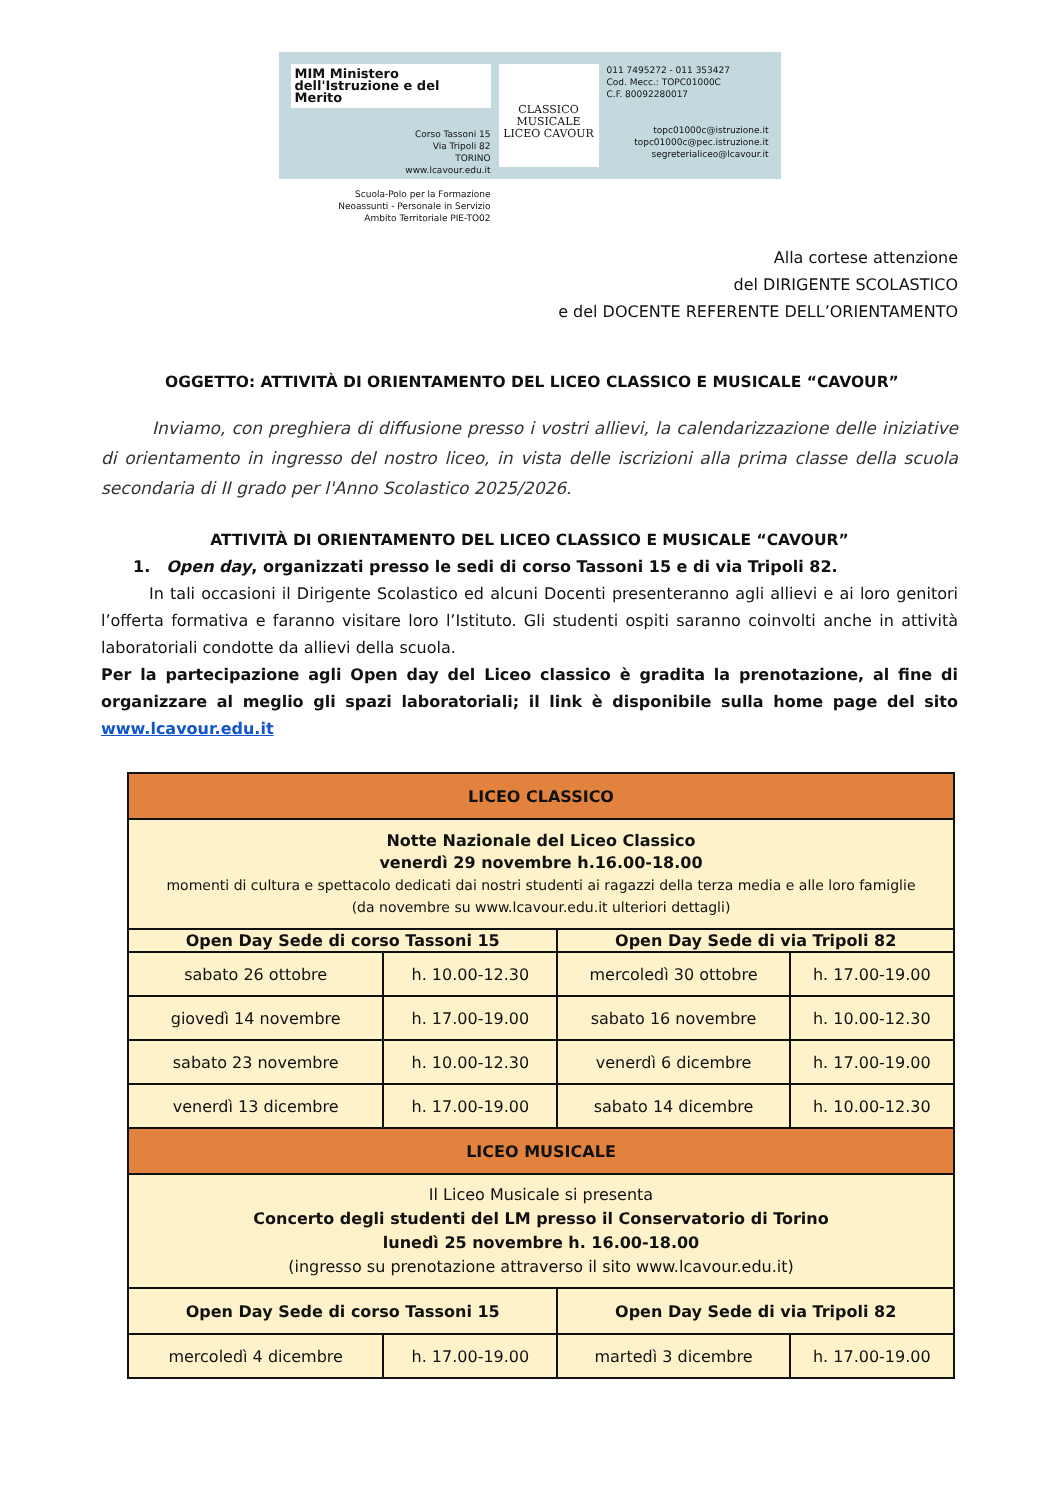MIM Ministero dell'Istruzione e del Merito
Corso Tassoni 15
Via Tripoli 82
TORINO
www.lcavour.edu.it
Scuola-Polo per la Formazione
Neoassunti - Personale in Servizio
Ambito Territoriale PIE-TO02
CLASSICO MUSICALE
LICEO CAVOUR
011 7495272 - 011 353427
Cod. Mecc.: TOPC01000C
C.F. 80092280017
topc01000c@istruzione.it
topc01000c@pec.istruzione.it
segreterialiceo@lcavour.it
Alla cortese attenzione
del DIRIGENTE SCOLASTICO
e del DOCENTE REFERENTE DELL’ORIENTAMENTO
OGGETTO: ATTIVITÀ DI ORIENTAMENTO DEL LICEO CLASSICO E MUSICALE “CAVOUR”
   Inviamo, con preghiera di diffusione presso i vostri allievi, la calendarizzazione delle iniziative di orientamento in ingresso del nostro liceo, in vista delle iscrizioni alla prima classe della scuola secondaria di II grado per l'Anno Scolastico 2025/2026.
ATTIVITÀ DI ORIENTAMENTO DEL LICEO CLASSICO E MUSICALE “CAVOUR”
1. Open day, organizzati presso le sedi di corso Tassoni 15 e di via Tripoli 82.
   In tali occasioni il Dirigente Scolastico ed alcuni Docenti presenteranno agli allievi e ai loro genitori l’offerta formativa e faranno visitare loro l’Istituto. Gli studenti ospiti saranno coinvolti anche in attività laboratoriali condotte da allievi della scuola.
Per la partecipazione agli Open day del Liceo classico è gradita la prenotazione, al fine di organizzare al meglio gli spazi laboratoriali; il link è disponibile sulla home page del sito www.lcavour.edu.it
| LICEO CLASSICO | | | |
| --- | --- | --- | --- |
| Notte Nazionale del Liceo Classico venerdì 29 novembre h.16.00-18.00 momenti di cultura e spettacolo dedicati dai nostri studenti ai ragazzi della terza media e alle loro famiglie (da novembre su www.lcavour.edu.it ulteriori dettagli) | | | |
| Open Day Sede di corso Tassoni 15 | | Open Day Sede di via Tripoli 82 | |
| sabato 26 ottobre | h. 10.00-12.30 | mercoledì 30 ottobre | h. 17.00-19.00 |
| giovedì 14 novembre | h. 17.00-19.00 | sabato 16 novembre | h. 10.00-12.30 |
| sabato 23 novembre | h. 10.00-12.30 | venerdì 6 dicembre | h. 17.00-19.00 |
| venerdì 13 dicembre | h. 17.00-19.00 | sabato 14 dicembre | h. 10.00-12.30 |
| LICEO MUSICALE | | | |
| Il Liceo Musicale si presenta Concerto degli studenti del LM presso il Conservatorio di Torino lunedì 25 novembre h. 16.00-18.00 (ingresso su prenotazione attraverso il sito www.lcavour.edu.it) | | | |
| Open Day Sede di corso Tassoni 15 | | Open Day Sede di via Tripoli 82 | |
| mercoledì 4 dicembre | h. 17.00-19.00 | martedì 3 dicembre | h. 17.00-19.00 |